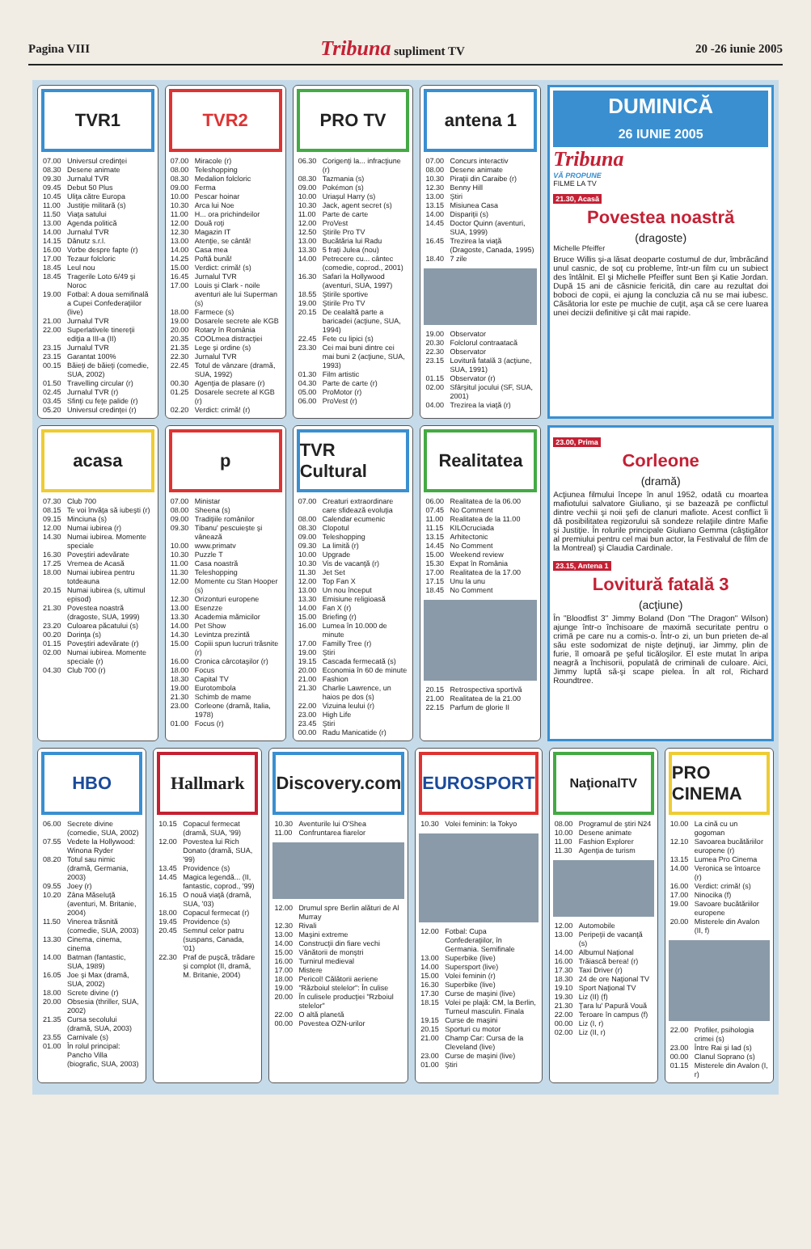Pagina VIII Tribuna supliment TV 20 -26 iunie 2005
TVR1
| 07.00 | Universul credinţei |
| 08.30 | Desene animate |
| 09.30 | Jurnalul TVR |
| 09.45 | Debut 50 Plus |
| 10.45 | Uliţa către Europa |
| 11.00 | Justiţie militară (s) |
| 11.50 | Viaţa satului |
| 13.00 | Agenda politică |
| 14.00 | Jurnalul TVR |
| 14.15 | Dănutz s.r.l. |
| 16.00 | Vorbe despre fapte (r) |
| 17.00 | Tezaur folcloric |
| 18.45 | Leul nou |
| 18.45 | Tragerile Loto 6/49 şi Noroc |
| 19.00 | Fotbal: A doua semifinală a Cupei Confederaţiilor (live) |
| 21.00 | Jurnalul TVR |
| 22.00 | Superlativele tinereţii ediţia a III-a (II) |
| 23.15 | Jurnalul TVR |
| 23.15 | Garantat 100% |
| 00.15 | Băieţi de băieţi (comedie, SUA, 2002) |
| 01.50 | Travelling circular (r) |
| 02.45 | Jurnalul TVR (r) |
| 03.45 | Sfinţi cu feţe palide (r) |
| 05.20 | Universul credinţei (r) |
TVR2
| 07.00 | Miracole (r) |
| 08.00 | Teleshopping |
| 08.30 | Medalion folcloric |
| 09.00 | Ferma |
| 10.00 | Pescar hoinar |
| 10.30 | Arca lui Noe |
| 11.00 | H... ora prichindeilor |
| 12.00 | Două roţi |
| 12.30 | Magazin IT |
| 13.00 | Atenţie, se cântă! |
| 14.00 | Casa mea |
| 14.25 | Poftă bună! |
| 15.00 | Verdict: crimă! (s) |
| 16.45 | Jurnalul TVR |
| 17.00 | Louis şi Clark - noile aventuri ale lui Superman (s) |
| 18.00 | Farmece (s) |
| 19.00 | Dosarele secrete ale KGB |
| 20.00 | Rotary în România |
| 20.35 | COOLmea distracţiei |
| 21.35 | Lege şi ordine (s) |
| 22.30 | Jurnalul TVR |
| 22.45 | Totul de vânzare (dramă, SUA, 1992) |
| 00.30 | Agenţia de plasare (r) |
| 01.25 | Dosarele secrete al KGB (r) |
| 02.20 | Verdict: crimă! (r) |
PRO TV
| 06.30 | Corigenţi la... infracţiune (r) |
| 08.30 | Tazmania (s) |
| 09.00 | Pokémon (s) |
| 10.00 | Uriaşul Harry (s) |
| 10.30 | Jack, agent secret (s) |
| 11.00 | Parte de carte |
| 12.00 | ProVest |
| 12.50 | Ştirile Pro TV |
| 13.00 | Bucătăria lui Radu |
| 13.30 | 5 fraţi Julea (nou) |
| 14.00 | Petrecere cu... cântec (comedie, coprod., 2001) |
| 16.30 | Safari la Hollywood (aventuri, SUA, 1997) |
| 18.55 | Ştirile sportive |
| 19.00 | Ştirile Pro TV |
| 20.15 | De cealaltă parte a baricadei (acţiune, SUA, 1994) |
| 22.45 | Fete cu lipici (s) |
| 23.30 | Cei mai buni dintre cei mai buni 2 (acţiune, SUA, 1993) |
| 01.30 | Film artistic |
| 04.30 | Parte de carte (r) |
| 05.00 | ProMotor (r) |
| 06.00 | ProVest (r) |
antena 1
| 07.00 | Concurs interactiv |
| 08.00 | Desene animate |
| 10.30 | Piraţii din Caraibe (r) |
| 12.30 | Benny Hill |
| 13.00 | Ştiri |
| 13.15 | Misiunea Casa |
| 14.00 | Dispariţii (s) |
| 14.45 | Doctor Quinn (aventuri, SUA, 1999) |
| 16.45 | Trezirea la viaţă (Dragoste, Canada, 1995) |
| 18.40 | 7 zile |
| 19.00 | Observator |
| 20.30 | Folclorul contraatacă |
| 22.30 | Observator |
| 23.15 | Lovitură fatală 3 (acţiune, SUA, 1991) |
| 01.15 | Observator (r) |
| 02.00 | Sfârşitul jocului (SF, SUA, 2001) |
| 04.00 | Trezirea la viaţă (r) |
DUMINICĂ
26 IUNIE 2005
Tribuna
VĂ PROPUNE
FILME LA TV
21.30, Acasă
Povestea noastră
(dragoste)
Michelle Pfeiffer
Bruce Willis şi-a lăsat deoparte costumul de dur, îmbrăcând unul casnic, de soţ cu probleme, într-un film cu un subiect des întâlnit. El şi Michelle Pfeiffer sunt Ben şi Katie Jordan. După 15 ani de căsnicie fericită, din care au rezultat doi boboci de copii, ei ajung la concluzia că nu se mai iubesc. Căsătoria lor este pe muchie de cuţit, aşa că se cere luarea unei decizii definitive şi cât mai rapide.
acasa
| 07.30 | Club 700 |
| 08.15 | Te voi învăţa să iubeşti (r) |
| 09.15 | Minciuna (s) |
| 12.00 | Numai iubirea (r) |
| 14.30 | Numai iubirea. Momente speciale |
| 16.30 | Poveştiri adevărate |
| 17.25 | Vremea de Acasă |
| 18.00 | Numai iubirea pentru totdeauna |
| 20.15 | Numai iubirea (s, ultimul episod) |
| 21.30 | Povestea noastră (dragoste, SUA, 1999) |
| 23.20 | Culoarea păcatului (s) |
| 00.20 | Dorinţa (s) |
| 01.15 | Poveştiri adevărate (r) |
| 02.00 | Numai iubirea. Momente speciale (r) |
| 04.30 | Club 700 (r) |
p
| 07.00 | Ministar |
| 08.00 | Sheena (s) |
| 09.00 | Tradiţiile românilor |
| 09.30 | Tibanu' pescuieşte şi vânează |
| 10.00 | www.primatv |
| 10.30 | Puzzle T |
| 11.00 | Casa noastră |
| 11.30 | Teleshopping |
| 12.00 | Momente cu Stan Hooper (s) |
| 12.30 | Orizonturi europene |
| 13.00 | Esenzze |
| 13.30 | Academia mămicilor |
| 14.00 | Pet Show |
| 14.30 | Levintza prezintă |
| 15.00 | Copiii spun lucruri trăsnite (r) |
| 16.00 | Cronica cârcotaşilor (r) |
| 18.00 | Focus |
| 18.30 | Capital TV |
| 19.00 | Eurotombola |
| 21.30 | Schimb de mame |
| 23.00 | Corleone (dramă, Italia, 1978) |
| 01.00 | Focus (r) |
TVR Cultural
| 07.00 | Creaturi extraordinare care sfidează evoluţia |
| 08.00 | Calendar ecumenic |
| 08.30 | Clopotul |
| 09.00 | Teleshopping |
| 09.30 | La limită (r) |
| 10.00 | Upgrade |
| 10.30 | Vis de vacanţă (r) |
| 11.30 | Jet Set |
| 12.00 | Top Fan X |
| 13.00 | Un nou început |
| 13.30 | Emisiune religioasă |
| 14.00 | Fan X (r) |
| 15.00 | Briefing (r) |
| 16.00 | Lumea în 10.000 de minute |
| 17.00 | Familly Tree (r) |
| 19.00 | Ştiri |
| 19.15 | Cascada fermecată (s) |
| 20.00 | Economia în 60 de minute |
| 21.00 | Fashion |
| 21.30 | Charlie Lawrence, un haios pe dos (s) |
| 22.00 | Vizuina leului (r) |
| 23.00 | High Life |
| 23.45 | Ştiri |
| 00.00 | Radu Manicatide (r) |
Realitatea
| 06.00 | Realitatea de la 06.00 |
| 07.45 | No Comment |
| 11.00 | Realitatea de la 11.00 |
| 11.15 | KILOcruciada |
| 13.15 | Arhitectonic |
| 14.45 | No Comment |
| 15.00 | Weekend review |
| 15.30 | Expat în România |
| 17.00 | Realitatea de la 17.00 |
| 17.15 | Unu la unu |
| 18.45 | No Comment |
| 20.15 | Retrospectiva sportivă |
| 21.00 | Realitatea de la 21.00 |
| 22.15 | Parfum de glorie II |
23.00, Prima
Corleone
(dramă)
Acţiunea filmului începe în anul 1952, odată cu moartea mafiotului salvatore Giuliano, şi se bazează pe conflictul dintre vechii şi noii şefi de clanuri mafiote. Acest conflict îi dă posibilitatea regizorului să sondeze relaţiile dintre Mafie şi Justiţie. În rolurile principale Giuliano Gemma (câştigător al premiului pentru cel mai bun actor, la Festivalul de film de la Montreal) şi Claudia Cardinale.
23.15, Antena 1
Lovitură fatală 3
(acţiune)
În "Bloodfist 3" Jimmy Boland (Don "The Dragon" Wilson) ajunge într-o închisoare de maximă securitate pentru o crimă pe care nu a comis-o. Într-o zi, un bun prieten de-al său este sodomizat de nişte deţinuţi, iar Jimmy, plin de furie, îl omoară pe şeful ticăloşilor. El este mutat în aripa neagră a închisorii, populată de criminali de culoare. Aici, Jimmy luptă să-şi scape pielea. În alt rol, Richard Roundtree.
HBO
| 06.00 | Secrete divine (comedie, SUA, 2002) |
| 07.55 | Vedete la Hollywood: Winona Ryder |
| 08.20 | Totul sau nimic (dramă, Germania, 2003) |
| 09.55 | Joey (r) |
| 10.20 | Zâna Măseluţă (aventuri, M. Britanie, 2004) |
| 11.50 | Vinerea trăsnită (comedie, SUA, 2003) |
| 13.30 | Cinema, cinema, cinema |
| 14.00 | Batman (fantastic, SUA, 1989) |
| 16.05 | Joe şi Max (dramă, SUA, 2002) |
| 18.00 | Screte divine (r) |
| 20.00 | Obsesia (thriller, SUA, 2002) |
| 21.35 | Cursa secolului (dramă, SUA, 2003) |
| 23.55 | Carnivale (s) |
| 01.00 | În rolul principal: Pancho Villa (biografic, SUA, 2003) |
Hallmark
| 10.15 | Copacul fermecat (dramă, SUA, '99) |
| 12.00 | Povestea lui Rich Donato (dramă, SUA, '99) |
| 13.45 | Providence (s) |
| 14.45 | Magica legendă... (II, fantastic, coprod., '99) |
| 16.15 | O nouă viaţă (dramă, SUA, '03) |
| 18.00 | Copacul fermecat (r) |
| 19.45 | Providence (s) |
| 20.45 | Semnul celor patru (suspans, Canada, '01) |
| 22.30 | Praf de puşcă, trădare şi complot (II, dramă, M. Britanie, 2004) |
Discovery.com
| 10.30 | Aventurile lui O'Shea |
| 11.00 | Confruntarea fiarelor |
| 12.00 | Drumul spre Berlin alături de Al Murray |
| 12.30 | Rivali |
| 13.00 | Maşini extreme |
| 14.00 | Construcţii din fiare vechi |
| 15.00 | Vânătorii de monştri |
| 16.00 | Turnirul medieval |
| 17.00 | Mistere |
| 18.00 | Pericol! Călătorii aeriene |
| 19.00 | "Războiul stelelor": În culise |
| 20.00 | În culisele producţiei "Rzboiul stelelor" |
| 22.00 | O altă planetă |
| 00.00 | Povestea OZN-urilor |
EUROSPORT
| 10.30 | Volei feminin: la Tokyo |
| 12.00 | Fotbal: Cupa Confederaţiilor, în Germania. Semifinale |
| 13.00 | Superbike (live) |
| 14.00 | Supersport (live) |
| 15.00 | Volei feminin (r) |
| 16.30 | Superbike (live) |
| 17.30 | Curse de maşini (live) |
| 18.15 | Volei pe plajă: CM, la Berlin, Turneul masculin. Finala |
| 19.15 | Curse de maşini |
| 20.15 | Sporturi cu motor |
| 21.00 | Champ Car: Cursa de la Cleveland (live) |
| 23.00 | Curse de maşini (live) |
| 01.00 | Ştiri |
NaţionalTV
| 08.00 | Programul de ştiri N24 |
| 10.00 | Desene animate |
| 11.00 | Fashion Explorer |
| 11.30 | Agenţia de turism |
| 12.00 | Automobile |
| 13.00 | Peripeţii de vacanţă (s) |
| 14.00 | Albumul Naţional |
| 16.00 | Trăiască berea! (r) |
| 17.30 | Taxi Driver (r) |
| 18.30 | 24 de ore Naţional TV |
| 19.10 | Sport Naţional TV |
| 19.30 | Liz (II) (f) |
| 21.30 | Ţara lu' Papură Vouă |
| 22.00 | Teroare în campus (f) |
| 00.00 | Liz (I, r) |
| 02.00 | Liz (II, r) |
PRO CINEMA
| 10.00 | La cină cu un gogoman |
| 12.10 | Savoarea bucătăriilor europene (r) |
| 13.15 | Lumea Pro Cinema |
| 14.00 | Veronica se întoarce (r) |
| 16.00 | Verdict: crimă! (s) |
| 17.00 | Ninocika (f) |
| 19.00 | Savoare bucătăriilor europene |
| 20.00 | Misterele din Avalon (II, f) |
| 22.00 | Profiler, psihologia crimei (s) |
| 23.00 | Între Rai şi Iad (s) |
| 00.00 | Clanul Soprano (s) |
| 01.15 | Misterele din Avalon (I, r) |